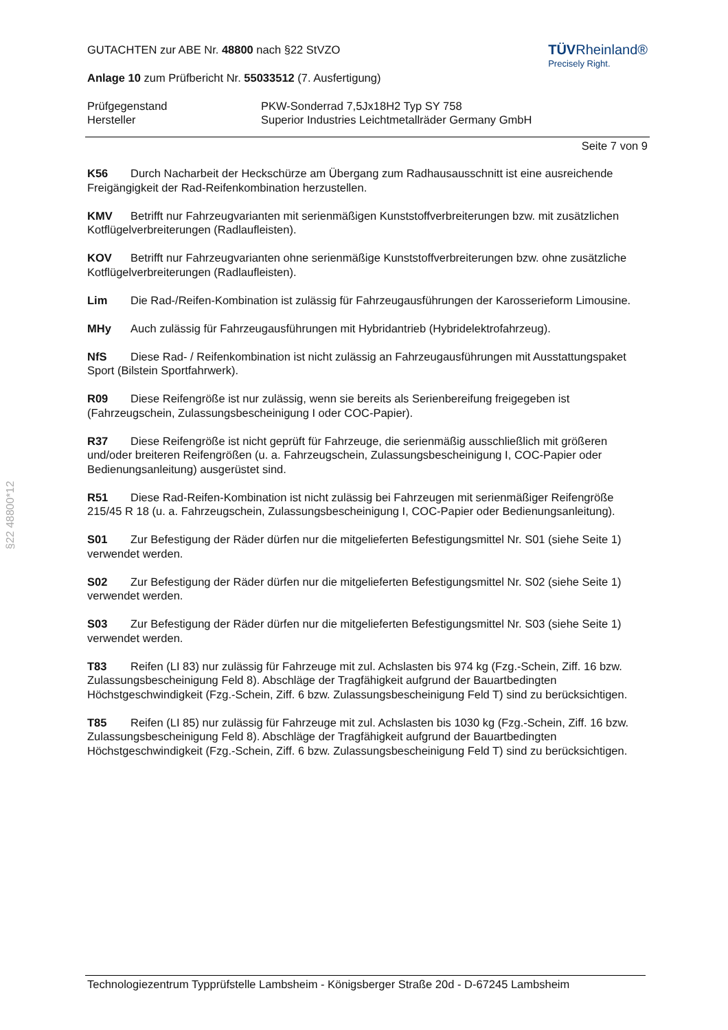§22 48800*12
GUTACHTEN zur ABE Nr. 48800 nach §22 StVZO
Anlage 10 zum Prüfbericht Nr. 55033512 (7. Ausfertigung)
TÜVRheinland®
Precisely Right.
Prüfgegenstand
Hersteller
PKW-Sonderrad 7,5Jx18H2 Typ SY 758
Superior Industries Leichtmetallräder Germany GmbH
Seite 7 von 9
K56 Durch Nacharbeit der Heckschürze am Übergang zum Radhausausschnitt ist eine ausreichende Freigängigkeit der Rad-Reifenkombination herzustellen.
KMV Betrifft nur Fahrzeugvarianten mit serienmäßigen Kunststoffverbreiterungen bzw. mit zusätzlichen Kotflügelverbreiterungen (Radlaufleisten).
KOV Betrifft nur Fahrzeugvarianten ohne serienmäßige Kunststoffverbreiterungen bzw. ohne zusätzliche Kotflügelverbreiterungen (Radlaufleisten).
Lim Die Rad-/Reifen-Kombination ist zulässig für Fahrzeugausführungen der Karosserieform Limousine.
MHy Auch zulässig für Fahrzeugausführungen mit Hybridantrieb (Hybridelektrofahrzeug).
NfS Diese Rad- / Reifenkombination ist nicht zulässig an Fahrzeugausführungen mit Ausstattungspaket Sport (Bilstein Sportfahrwerk).
R09 Diese Reifengröße ist nur zulässig, wenn sie bereits als Serienbereifung freigegeben ist (Fahrzeugschein, Zulassungsbescheinigung I oder COC-Papier).
R37 Diese Reifengröße ist nicht geprüft für Fahrzeuge, die serienmäßig ausschließlich mit größeren und/oder breiteren Reifengrößen (u. a. Fahrzeugschein, Zulassungsbescheinigung I, COC-Papier oder Bedienungsanleitung) ausgerüstet sind.
R51 Diese Rad-Reifen-Kombination ist nicht zulässig bei Fahrzeugen mit serienmäßiger Reifengröße 215/45 R 18 (u. a. Fahrzeugschein, Zulassungsbescheinigung I, COC-Papier oder Bedienungsanleitung).
S01 Zur Befestigung der Räder dürfen nur die mitgelieferten Befestigungsmittel Nr. S01 (siehe Seite 1) verwendet werden.
S02 Zur Befestigung der Räder dürfen nur die mitgelieferten Befestigungsmittel Nr. S02 (siehe Seite 1) verwendet werden.
S03 Zur Befestigung der Räder dürfen nur die mitgelieferten Befestigungsmittel Nr. S03 (siehe Seite 1) verwendet werden.
T83 Reifen (LI 83) nur zulässig für Fahrzeuge mit zul. Achslasten bis 974 kg (Fzg.-Schein, Ziff. 16 bzw. Zulassungsbescheinigung Feld 8). Abschläge der Tragfähigkeit aufgrund der Bauartbedingten Höchstgeschwindigkeit (Fzg.-Schein, Ziff. 6 bzw. Zulassungsbescheinigung Feld T) sind zu berücksichtigen.
T85 Reifen (LI 85) nur zulässig für Fahrzeuge mit zul. Achslasten bis 1030 kg (Fzg.-Schein, Ziff. 16 bzw. Zulassungsbescheinigung Feld 8). Abschläge der Tragfähigkeit aufgrund der Bauartbedingten Höchstgeschwindigkeit (Fzg.-Schein, Ziff. 6 bzw. Zulassungsbescheinigung Feld T) sind zu berücksichtigen.
Technologiezentrum Typprüfstelle Lambsheim - Königsberger Straße 20d - D-67245 Lambsheim